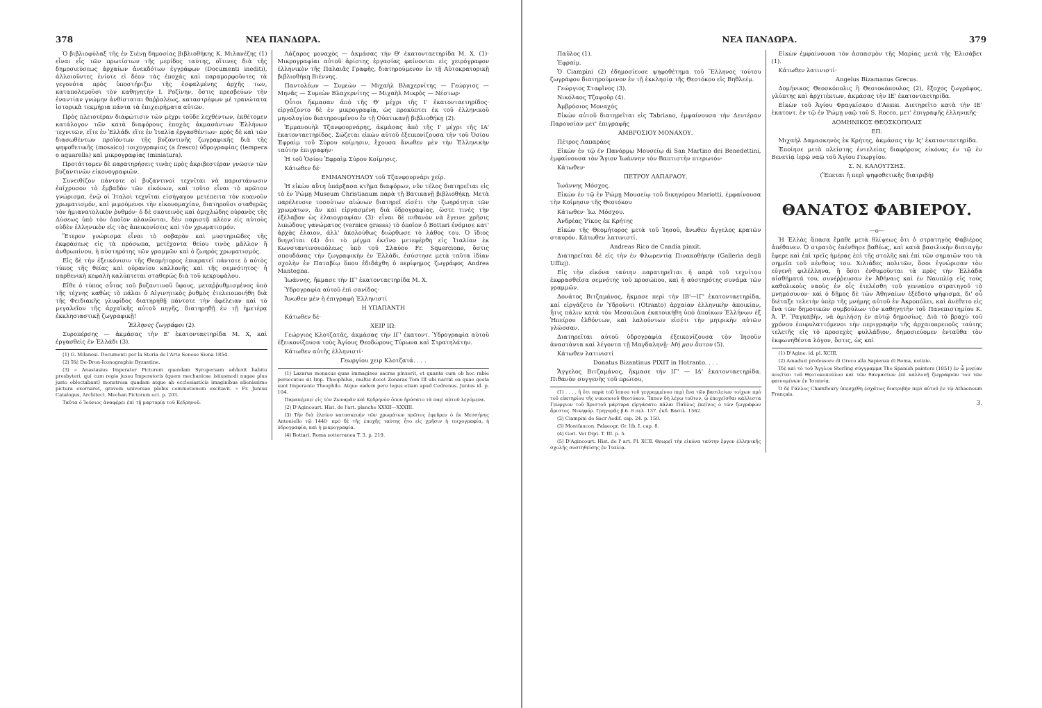378 ΝΕΑ ΠΑΝΔΩΡΑ.
Ὁ βιβλιοφύλαξ τῆς ἐν Σιένῃ δημοσίας βιβλιοθήκης Κ. Μιλανέζης (1) εἶναι εἷς τῶν πρωτίστων τῆς μερίδος ταύτης, οἵτινες διὰ τῆς δημοσιεύσεως ἀρχαίων ἀνεκδότων ἐγγράφων (Documenti inediti), ἀλλοιοῦντες ἐνίοτε εἰ δέον τὰς ἐποχὰς καὶ παραμορφοῦντες τὰ γεγονότα πρὸς ὑποστήριξιν τῆς ἐσφαλμένης ἀρχῆς των, καταπολεμοῦσι τὸν καθηγητὴν Ι. Ροζίνην, ὅστις πρεσβεύων τὴν ἐναντίαν γνώμην ἀνθίσταται θαῤῥαλέως, καταστρέφων μὲ τρανώτατα ἱστορικὰ τεκμήρια πάντα τὰ ἐπιχειρήματα αὐτῶν.
Πρὸς πλειοτέραν διαφώτισιν τῶν μέχρι τοῦδε λεχθέντων, ἐκθέτομεν κατάλογον τῶν κατὰ διαφόρους ἐποχὰς ἀκμασάντων Ἑλλήνων τεχνιτῶν, εἴτε ἐν Ἑλλάδι εἴτε ἐν Ἰταλίᾳ ἐργασθέντων· πρὸς δὲ καὶ τῶν διασωθέντων προϊόντων τῆς βυζαντινῆς ζωγραφικῆς διὰ τῆς ψηφοθετικῆς (mosaico) τοιχογραφίας (a fresco) ὑδρογραφίας (tempera o aquarella) καὶ μικρογραφίας (miniatura).
Προτάττομεν δὲ παρατηρήσεις τινὰς πρὸς ἀκριβεστέραν γνῶσιν τῶν βυζαντινῶν εἰκονογραφιῶν.
Συνειθίζον πάντοτε οἱ βυζαντινοὶ τεχνῖται νὰ παριστάνωσιν ἐπίχρυσον τὸ ἔμβαδὸν τῶν εἰκόνων, καὶ τοῦτο εἶναι τὸ πρῶτον γνώρισμα, ἐνῷ οἱ Ἰταλοὶ τεχνῖται εἰσήγαγον μετέπειτα τὸν κυανοῦν χρωματισμόν, καὶ μιμούμενοι τὴν εἰκονομαχίαν, διατηροῦσι σταθερῶς τὸν ἡμιανατολικὸν ῥυθμόν· ὁ δὲ σκοτεινὸς καὶ ὁμιχλώδης οὐρανὸς τῆς Δύσεως ὑπὸ τὸν ὁποῖον πλανῶνται, δὲν παριστᾷ πλέον εἰς αὐτοὺς οὐδὲν ἑλληνικὸν εἰς τὰς ἀπεικονίσεις καὶ τὸν χρωματισμόν.
Ἕτερον γνώρισμα εἶναι τὸ σοβαρὸν καὶ μυστηριῶδες τῆς ἐκφράσεως εἰς τὰ πρόσωπα, μετέχοντα θείου τινὸς μᾶλλον ἢ ἀνθρωπίνου, ἡ αὐστηρότης τῶν γραμμῶν καὶ ὁ ζωηρὸς χρωματισμός.
Εἰς δὲ τὴν ἐξεικόνισιν τῆς Θεομήτορος ἐπικρατεῖ πάντοτε ὁ αὐτὸς τύπος τῆς θείας καὶ οὐρανίου καλλονῆς καὶ τῆς σεμνότητος· ἡ παρθενικὴ κεφαλὴ καλύπτεται σταθερῶς διὰ τοῦ κεκρυφάλου.
Εἴθε ὁ τύπος οὗτος τοῦ βυζαντινοῦ ὕφους, μεταῤῥυθμισμένος ὑπὸ τῆς τέχνης καθὼς τὸ πάλαι ὁ Αἰγινητικὸς ῥυθμὸς ἐτελειοποιήθη διὰ τῆς Φειδιακῆς γλυφίδος διατηρηθῇ πάντοτε τὴν ἀφέλειαν καὶ τὸ μεγαλεῖον τῆς ἀρχαϊκῆς αὐτοῦ πηγῆς, διατηρηθῇ ἐν τῇ ἡμετέρᾳ ἐκκλησιαστικῇ ζωγραφικῇ!
Ἕλληνες ζωγράφοι (2).
Συροπέρσης — ἀκμάσας τὴν Ε' ἑκατονταετηρίδα Μ. Χ, καὶ ἐργασθεὶς ἐν Ἑλλάδι (3).
(1) G. Milanesi. Documenti per la Storia de l'Arte Senese Siena 1854.
(2) Ἰδὲ De-Dron-Iconographie Byzantine.
(3) « Anastasius Imperator Pictorem quendam Syropersam adduxit habitu presbyteri, qui cum regia jussu Imperatoris (quem mechanicae istiusmodi nugae plus justo oblectabant) monstrosa quadam atque ab ecclesiasticis imaginibus alienissimo pictura exornaret, gravem universae plebis commotionem excitavit. » Fr. Junius Catalogus, Architect. Mechan Pictorum ect. p. 203.
Ταῦτα ὁ Ἰούνιος ἀναφέρει ἐπὶ τῇ μαρτυρίᾳ τοῦ Κεδρηνοῦ.
Λάζαρος μοναχὸς — ἀκμάσας τὴν Θ' ἑκατονταετηρίδα Μ. Χ. (1)· Μικρογραφίαι αὐτοῦ ἀρίστης ἐργασίας φαίνονται εἰς χειρόγραφον ἑλληνικὸν τῆς Παλαιᾶς Γραφῆς, διατηρούμενον ἐν τῇ Αὐτοκρατορικῇ βιβλιοθήκῃ Βιέννης.
Παντολέων — Συμεὼν — Μιχαὴλ Βλαχερνίτης — Γεώργιος — Μηνᾶς — Συμεὼν Βλαχερνίτης — Μιχαὴλ Μικρὸς — Νέστωρ·
Οὗτοι ἤκμασαν ἀπὸ τῆς Θ' μέχρι τῆς Ι' ἑκατονταετηρίδος· εἰργάζοντο δὲ ἐν μικρογραφίᾳ, ὡς προκύπτει ἐκ τοῦ ἑλληνικοῦ μηνολογίου διατηρουμένου ἐν τῇ Οὐατικανῇ βιβλιοθήκῃ (2).
Ἐμμανουὴλ Τζανφουρνάρης, ἀκμάσας ἀπὸ τῆς Ι' μέχρι τῆς ΙΑ' ἑκατονταετηρίδος. Σώζεται εἰκὼν αὐτοῦ ἐξεικονίζουσα τὴν τοῦ Ὁσίου Ἐφραὶμ τοῦ Σύρου κοίμησιν, ἔχουσα ἄνωθεν μὲν τὴν Ἑλληνικὴν ταύτην ἐπιγραφήν·
Ἡ τοῦ Ὁσίου Ἐφραὶμ Σύρου Κοίμησις.
Κάτωθεν δέ·
ΕΜΜΑΝΟΥΗΛΟΥ τοῦ Τζανφουρνάρι χείρ.
Ἡ εἰκὼν αὕτη ὑπάρξασα κτῆμα διαφόρων, νῦν τέλος διατηρεῖται εἰς τὸ ἐν Ῥώμῃ Museum Christianum παρὰ τῇ Βατικανῇ βιβλιοθήκῃ. Μετὰ παρέλευσιν τοσούτων αἰώνων διατηρεῖ εἰσέτι τὴν ζωηρότητα τῶν χρωμάτων, ἂν καὶ εἰργασμένη διὰ ὑδρογραφίας, ὥστε τινὲς τὴν ἐξέλαβον ὡς ἐλαιογραφίαν (3)· εἶναι δὲ πιθανὸν νὰ ἔγεινε χρῆσις λιπώδους γανώματος (vernice grassa) τὸ ὁποῖον ὁ Bottari ἐνόμισε κατ' ἀρχὰς ἔλαιον, ἀλλ' ἀκολούθως διώρθωσε τὸ λάθος του. Ὁ ἴδιος διηγεῖται (4) ὅτι τὸ μέγμα ἐκεῖνο μετεφέρθη εἰς Ἰταλίαν ἐκ Κωνσταντινουπόλεως ὑπὸ τοῦ Σλαύου Fr. Squercione, ὅστις σπουδάσας τὴν ζωγραφικὴν ἐν Ἑλλάδι, ἐσύστησε μετὰ ταῦτα ἰδίαν σχολὴν ἐν Παταβίῳ ὅπου ἐδιδάχθη ὁ περίφημος ζωγράφος Andrea Mantegna.
Ἰωάννης, ἤκμασε τὴν ΙΓ' ἑκατονταετηρίδα Μ. Χ.
Ὑδρογραφία αὐτοῦ ἐπὶ σανίδος·
Ἄνωθεν μὲν ἡ ἐπιγραφὴ Ἑλληνιστί
Η ΥΠΑΠΑΝΤΗ
Κάτωθεν δέ·
ΧΕΙΡ ΙΩ:
Γεώργιος Κλοτζατᾶς, ἀκμάσας τὴν ΙΓ' ἑκατοντ. Ὑδρογραφία αὐτοῦ ἐξεικονίζουσα τοὺς Ἁγίους Θεοδώρους Τύρωνα καὶ Στρατηλάτην.
Κάτωθεν αὐτῆς ἑλληνιστί·
Γεωργίου χειρ Κλοτζατά. . . .
(1) Lazarus monacus quas immagines sacras pinxerit, et quanta cum ob hoc rabie persecutus sit Imp. Theophilus, multis docet Zonaras Tom III ubi narrat ea quae gesta sunt Imperante Theophilo. Atque eadem pere legus etiam apud Cedrenus. Junius id. p. 104.
Παραπέμπει εἰς τὸν Ζωναρᾶν καὶ Κεδρηνὸν ὅπου ἠρύσατο τὰ παρ' αὐτοῦ λεγόμενα.
(2) D'Agincourt. Hist. de l'art. planche XXXII—XXXIII.
(3) Τὴν διὰ ἐλαίου κατασκευὴν τῶν χρωμάτων πρῶτος ἐφεῦρεν ὁ ἐκ Μεσσήνης Antoniello τῷ 1440· πρὸ δὲ τῆς ἐποχῆς ταύτης ἦτο εἰς χρῆσιν ἡ τοιχογραφία, ἡ ὑδρογραφία, καὶ ἡ μικρογραφία.
(4) Bottari, Roma sotterranea T. 3. p. 219.
ΝΕΑ ΠΑΝΔΩΡΑ. 379
Παῦλος (1).
Ἐφραίμ.
Ὁ Ciampini (2) ἐδημοσίευσε ψηφοθέτημα τοῦ Ἕλληνος τούτου ζωγράφου διατηρούμενον ἐν τῇ ἐκκλησίᾳ τῆς Θεοτόκου εἰς Βηθλεέμ.
Γεώργιος Σταφῖνος (3).
Νικόλαος Τζαφοῦρ (4).
Ἀμβρόσιος Μοναχός
Εἰκὼν αὐτοῦ διατηρεῖται εἰς Tabriano, ἐμφαίνουσα τὴν Δευτέραν Παρουσίαν μετ' ἐπιγραφῆς
ΑΜΒΡΟΣΙΟΥ ΜΟΝΑΧΟΥ.
Πέτρος Λαπαράος
Εἰκὼν ἐν τῷ ἐν Πανόρμῳ Μουσείῳ di San Martino dei Benedettini, ἐμφαίνουσα τὸν Ἅγιον Ἰωάννην τὸν Βαπτιστὴν πτερωτόν·
Κάτωθεν·
ΠΕΤΡΟΥ ΛΑΠΑΡΑΟΥ.
Ἰωάννης Μόσχος.
Εἰκὼν ἐν τῷ ἐν Ῥώμῃ Μουσείῳ τοῦ δικηγόρου Mariotti, ἐμφαίνουσα τὴν Κοίμησιν τῆς Θεοτόκου
Κάτωθεν· Ἰω. Μόσχου.
Ἀνδρέας Ῥίκος ἐκ Κρήτης
Εἰκὼν τῆς Θεομήτορος μετὰ τοῦ Ἰησοῦ, ἄνωθεν ἄγγελος κρατῶν σταυρόν. Κάτωθεν λατινιστί.
Andreas Rico de Candia pinxit.
Διατηρεῖται δὲ εἰς τὴν ἐν Φλωρεντίᾳ Πινακοθήκην (Galleria degli Uffizj).
Εἰς τὴν εἰκόνα ταύτην παρατηρεῖται ἡ παρὰ τοῦ τεχνίτου ἐκφρασθεῖσα σεμνότης τοῦ προσώπου, καὶ ἡ αὐστηρότης συνάμα τῶν γραμμῶν.
Δονάτος Βιτζαμάνος, ἤκμασε περὶ τὴν ΙΒ'—ΙΓ' ἑκατονταετηρίδα, καὶ εἰργάζετο ἐν Ὑδροῦντι (Otranto) ἀρχαίαν ἑλληνικὴν ἀποικίαν, ἥτις πάλιν κατὰ τὸν Μεσαιῶνα ἐκατοικήθη ὑπὸ ἀποίκων Ἑλλήνων ἐξ Ἠπείρου ἐλθόντων, καὶ λαλούντων εἰσέτι τὴν μητρικὴν αὐτῶν γλῶσσαν.
Διατηρεῖται αὐτοῦ ὑδρογραφία ἐξεικονίζουσα τὸν Ἰησοῦν ἀναστάντα καὶ λέγοντα τῇ Μαγδαληνῇ· Μή μου ἅπτου (5).
Κάτωθεν λατινιστί
Donatus Bizantinus PIXIT in Hotranto. . . .
Ἄγγελος Βιτζαμάνος, ἤκμασε τὴν ΙΓ' — ΙΔ' ἑκατονταετηρίδα. Πιθανὸν συγγενὴς τοῦ πρώτου,
(1) . . . . ἢ ὅτι παρὰ τοῦ ἵππου τοῦ γεγραμμένου περὶ ἕνα τῶν βασιλείων τοίχων πρὸ τοῦ εὐκτηρίου τῆς νικοποιοῦ Θεοτόκου. Ἵππον δὴ λέγω τοῦτον, ᾧ ἐποχεῖσθαι κάλλιστα Γεώργιον τοῦ Χριστοῦ μάρτυρα εἰργάσατο πάλαι Παῦλος ἐκεῖνος ὁ τῶν ζωγράφων ἄριστος. Νικηφόρ. Γρηγορᾶς β.6. 8 σελ. 137. ἐκδ. Βασιλ. 1562.
(2) Ciampini de Sacr Aedif. cap. 24. p. 150.
(3) Montfaucon. Palaeogr. Gr. lib. I. cap. 8.
(4) Gori. Vet Dipt. T. III. p. 5.
(5) D'Agincourt. Hist. de l' art. Pl. XCII. Θεωρεῖ τὴν εἰκόνα ταύτην ἔργον ἑλληνικῆς σχολῆς συστηθείσης ἐν Ἰταλίᾳ.
Εἰκὼν ἐμφαίνουσα τὸν ἀσπασμὸν τῆς Μαρίας μετὰ τῆς Ἐλισάβετ (1).
Κάτωθεν λατινιστί·
Angelus Bizamanus Grecus.
Δομήνικος Θεοσκόπολις ἢ Θεοτοκόπουλος (2), ἔξοχος ζωγράφος, γλύπτης καὶ ἀρχιτέκτων, ἀκμάσας τὴν ΙΕ' ἑκατονταετηρίδα.
Εἰκὼν τοῦ Ἁγίου Φραγκίσκου d'Assisi. Διετηρεῖτο κατὰ τὴν ΙΕ' ἑκατοντ. ἐν τῷ ἐν Ῥώμῃ ναῷ τοῦ S. Rocco, μετ' ἐπιγραφῆς ἑλληνικῆς·
ΔΟΜΗΝΙΚΟΣ ΘΕΟΣΚΟΠΟΛΙΣ
ΕΠ.
Μιχαὴλ Δαμασκηνὸς ἐκ Κρήτης, ἀκμάσας τὴν Ις' ἑκατονταετηρίδα.
Ἐποίησε μετὰ πλείστης ἐντελείας διαφόρους εἰκόνας ἐν τῷ ἐν Βενετίᾳ ἱερῷ ναῷ τοῦ Ἁγίου Γεωργίου.
Σ. Ν. ΚΑΛΟΥΤΣΗΣ.
(Ἕπεται ἡ περὶ ψηφοθετικῆς διατριβή)
ΘΑΝΑΤΟΣ ΦΑΒΙΕΡΟΥ.
—ο—
Ἡ Ἑλλὰς ἅπασα ἔμαθε μετὰ θλίψεως ὅτι ὁ στρατηγὸς Φαβιέρος ἀπέθανεν. Ὁ στρατὸς ἐπένθησε βαθέως, καὶ κατὰ βασιλικὴν διαταγὴν ἔφερε καὶ ἐπὶ τρεῖς ἡμέρας ἐπὶ τῆς στολῆς καὶ ἐπὶ τῶν σημαιῶν του τὰ σημεῖα τοῦ πένθους του. Χιλιάδες πολιτῶν, ὅσοι ἐγνώρισαν τὸν εὐγενῆ φιλέλληνα, ἢ ὅσοι ἐνθυμοῦνται τὰ πρὸς τὴν Ἑλλάδα αἰσθήματά του, συνέῤῥευσαν ἐν Ἀθήναις καὶ ἐν Ναυπλίᾳ εἰς τοὺς καθολικοὺς ναοὺς ἐν οἷς ἐτελέσθη τοῦ γενναίου στρατηγοῦ τὸ μνημόσυνον· καὶ ὁ δῆμος δὲ τῶν Ἀθηναίων ἐξέδοτο ψήφισμα, δι' οὗ διέταξε τελετὴν ὑπὲρ τῆς μνήμης αὐτοῦ ἐν Ἀκροπόλει, καὶ ἀνέθετο εἰς ἕνα τῶν δημοτικῶν συμβούλων τὸν καθηγητὴν τοῦ Πανεπιστημίου Κ. Ἀ. Ῥ. Ῥαγκαβῆν, νὰ ὁμιλήσῃ ἐν αὐτῷ δημοσίως. Διὰ τὸ βραχὺ τοῦ χρόνου ἐπιφυλαττόμενοι τὴν περιγραφὴν τῆς ἀρχαιοπρεποῦς ταύτης τελετῆς εἰς τὸ προσεχὲς φυλλάδιον, δημοσιεύομεν ἐνταῦθα τὸν ἐκφωνηθέντα λόγον, ὅστις, ὡς καὶ
(1) D'Agine. id. pl. XCIII.
(2) Amaduzi professore di Greco alla Sapienza di Roma, notizie.
Ἰδὲ καὶ τὸ τοῦ Ἄγγλου Sterling σύγγραμμα The Spanish painters (1851) ἐν ᾧ μνείαν ποιεῖται τοῦ Θεοτοκοπούλου καὶ τῶν θαυμασίων ἐπὶ καλλονῇ ζωγραφιῶν του τῶν φαινομένων ἐν Ἱσπανίᾳ.
Ὁ δὲ Γάλλος Chamfleury ὑπεσχέθη ἐσχάτως διατριβὴν περὶ αὐτοῦ ἐν τῷ Athaeneum Français.
3.